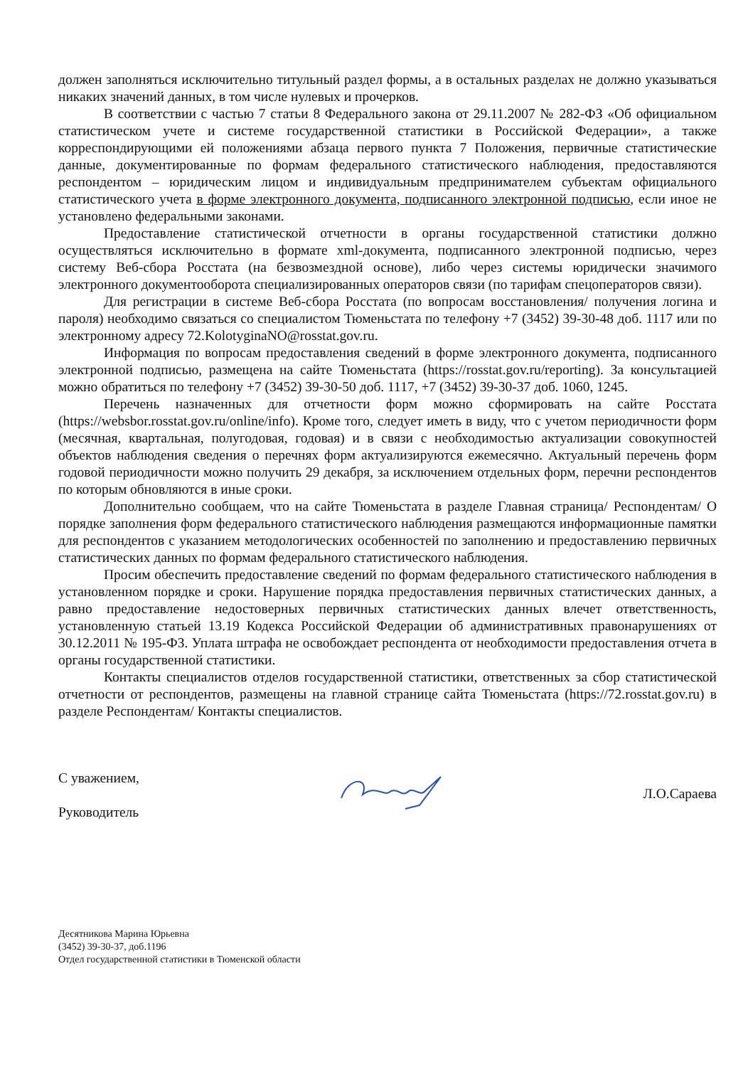должен заполняться исключительно титульный раздел формы, а в остальных разделах не должно указываться никаких значений данных, в том числе нулевых и прочерков.
В соответствии с частью 7 статьи 8 Федерального закона от 29.11.2007 № 282-ФЗ «Об официальном статистическом учете и системе государственной статистики в Российской Федерации», а также корреспондирующими ей положениями абзаца первого пункта 7 Положения, первичные статистические данные, документированные по формам федерального статистического наблюдения, предоставляются респондентом – юридическим лицом и индивидуальным предпринимателем субъектам официального статистического учета в форме электронного документа, подписанного электронной подписью, если иное не установлено федеральными законами.
Предоставление статистической отчетности в органы государственной статистики должно осуществляться исключительно в формате xml-документа, подписанного электронной подписью, через систему Веб-сбора Росстата (на безвозмездной основе), либо через системы юридически значимого электронного документооборота специализированных операторов связи (по тарифам спецоператоров связи).
Для регистрации в системе Веб-сбора Росстата (по вопросам восстановления/ получения логина и пароля) необходимо связаться со специалистом Тюменьстата по телефону +7 (3452) 39-30-48 доб. 1117 или по электронному адресу 72.KolotyginaNO@rosstat.gov.ru.
Информация по вопросам предоставления сведений в форме электронного документа, подписанного электронной подписью, размещена на сайте Тюменьстата (https://rosstat.gov.ru/reporting). За консультацией можно обратиться по телефону +7 (3452) 39-30-50 доб. 1117, +7 (3452) 39-30-37 доб. 1060, 1245.
Перечень назначенных для отчетности форм можно сформировать на сайте Росстата (https://websbor.rosstat.gov.ru/online/info). Кроме того, следует иметь в виду, что с учетом периодичности форм (месячная, квартальная, полугодовая, годовая) и в связи с необходимостью актуализации совокупностей объектов наблюдения сведения о перечнях форм актуализируются ежемесячно. Актуальный перечень форм годовой периодичности можно получить 29 декабря, за исключением отдельных форм, перечни респондентов по которым обновляются в иные сроки.
Дополнительно сообщаем, что на сайте Тюменьстата в разделе Главная страница/ Респондентам/ О порядке заполнения форм федерального статистического наблюдения размещаются информационные памятки для респондентов с указанием методологических особенностей по заполнению и предоставлению первичных статистических данных по формам федерального статистического наблюдения.
Просим обеспечить предоставление сведений по формам федерального статистического наблюдения в установленном порядке и сроки. Нарушение порядка предоставления первичных статистических данных, а равно предоставление недостоверных первичных статистических данных влечет ответственность, установленную статьей 13.19 Кодекса Российской Федерации об административных правонарушениях от 30.12.2011 № 195-ФЗ. Уплата штрафа не освобождает респондента от необходимости предоставления отчета в органы государственной статистики.
Контакты специалистов отделов государственной статистики, ответственных за сбор статистической отчетности от респондентов, размещены на главной странице сайта Тюменьстата (https://72.rosstat.gov.ru) в разделе Респондентам/ Контакты специалистов.
С уважением,
Руководитель
Л.О.Сараева
Десятникова Марина Юрьевна
(3452) 39-30-37, доб.1196
Отдел государственной статистики в Тюменской области